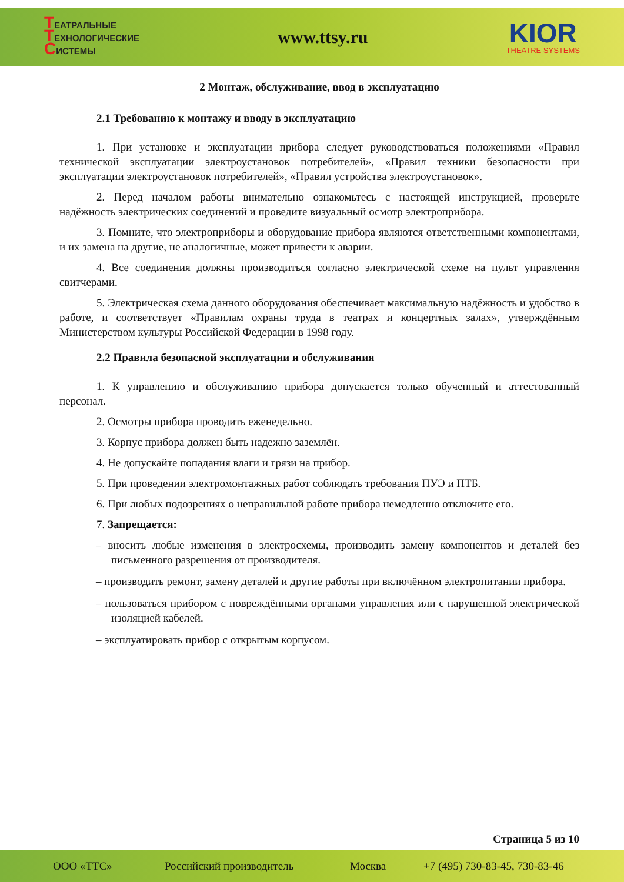ТЕАТРАЛЬНЫЕ
ТЕХНОЛОГИЧЕСКИЕ
СИСТЕМЫ
www.ttsy.ru
KIOR
THEATRE SYSTEMS
2 Монтаж, обслуживание, ввод в эксплуатацию
2.1 Требованию к монтажу и вводу в эксплуатацию
1. При установке и эксплуатации прибора следует руководствоваться положениями «Правил технической эксплуатации электроустановок потребителей», «Правил техники безопасности при эксплуатации электроустановок потребителей», «Правил устройства электроустановок».
2. Перед началом работы внимательно ознакомьтесь с настоящей инструкцией, проверьте надёжность электрических соединений и проведите визуальный осмотр электроприбора.
3. Помните, что электроприборы и оборудование прибора являются ответственными компонентами, и их замена на другие, не аналогичные, может привести к аварии.
4. Все соединения должны производиться согласно электрической схеме на пульт управления свитчерами.
5. Электрическая схема данного оборудования обеспечивает максимальную надёжность и удобство в работе, и соответствует «Правилам охраны труда в театрах и концертных залах», утверждённым Министерством культуры Российской Федерации в 1998 году.
2.2 Правила безопасной эксплуатации и обслуживания
1. К управлению и обслуживанию прибора допускается только обученный и аттестованный персонал.
2. Осмотры прибора проводить еженедельно.
3. Корпус прибора должен быть надежно заземлён.
4. Не допускайте попадания влаги и грязи на прибор.
5. При проведении электромонтажных работ соблюдать требования ПУЭ и ПТБ.
6. При любых подозрениях о неправильной работе прибора немедленно отключите его.
7. Запрещается:
– вносить любые изменения в электросхемы, производить замену компонентов и деталей без письменного разрешения от производителя.
– производить ремонт, замену деталей и другие работы при включённом электропитании прибора.
– пользоваться прибором с повреждёнными органами управления или с нарушенной электрической изоляцией кабелей.
– эксплуатировать прибор с открытым корпусом.
Страница 5 из 10
ООО «ТТС» Российский производитель Москва +7 (495) 730-83-45, 730-83-46